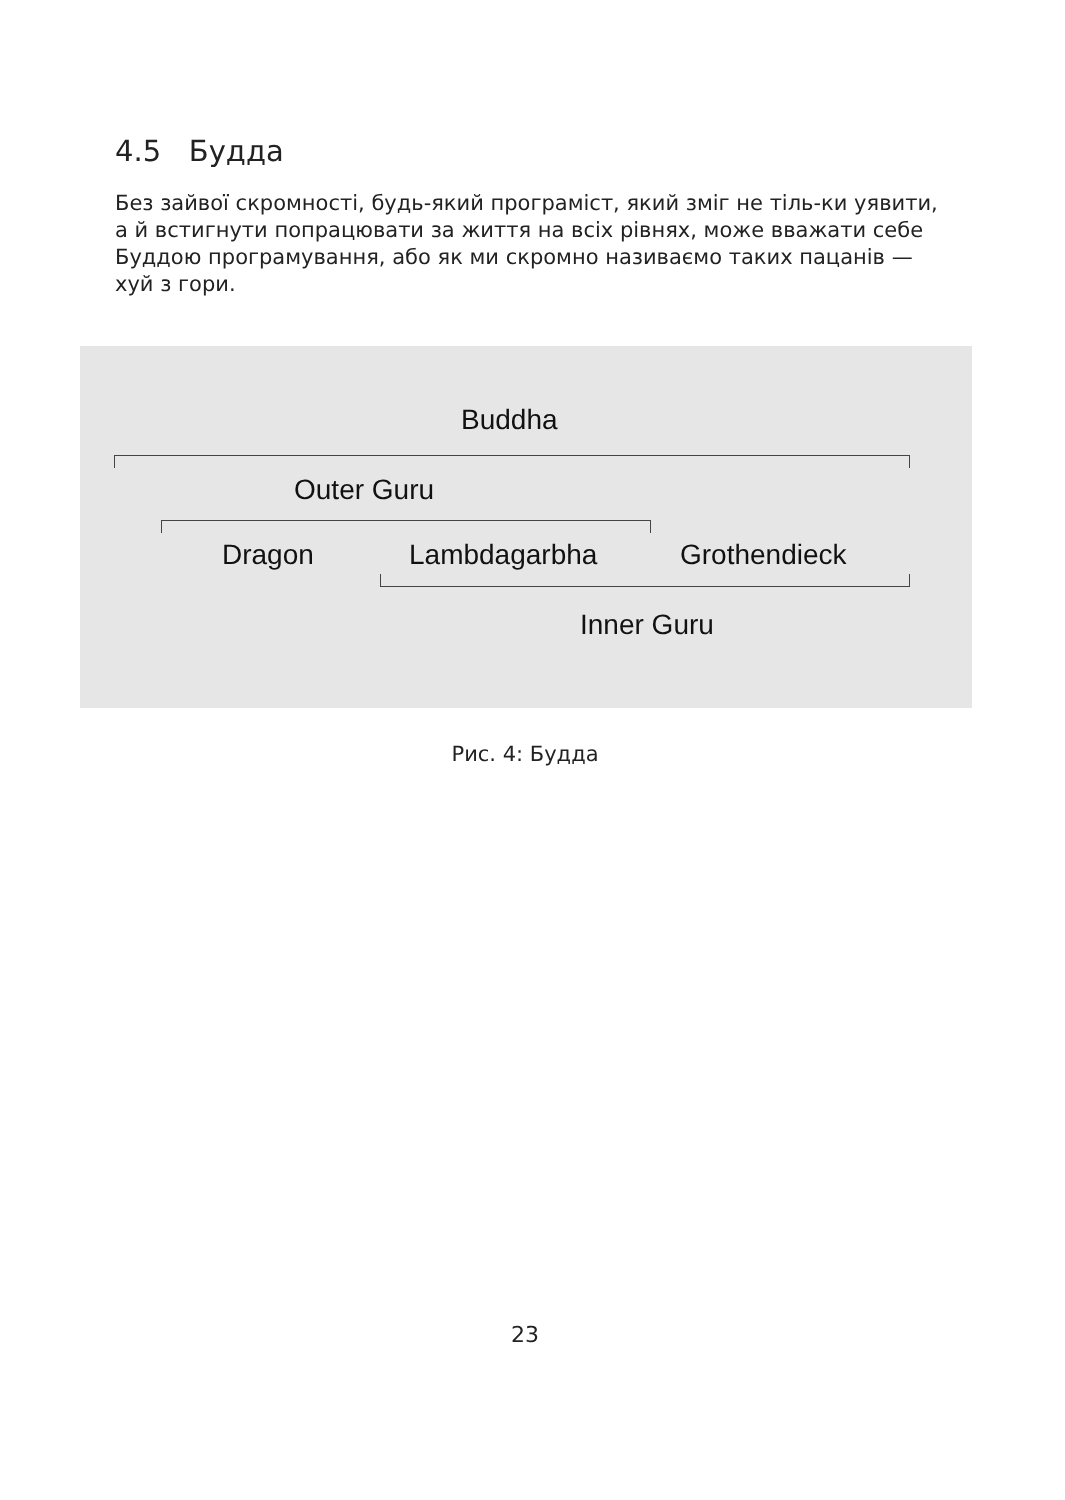4.5 Будда
Без зайвої скромності, будь-який програміст, який зміг не тіль-ки уявити, а й встигнути попрацювати за життя на всіх рівнях, може вважати себе Буддою програмування, або як ми скромно називаємо таких пацанів —хуй з гори.
Buddha
Outer Guru
Dragon Lambdagarbha Grothendieck
Inner Guru
Рис. 4: Будда
23